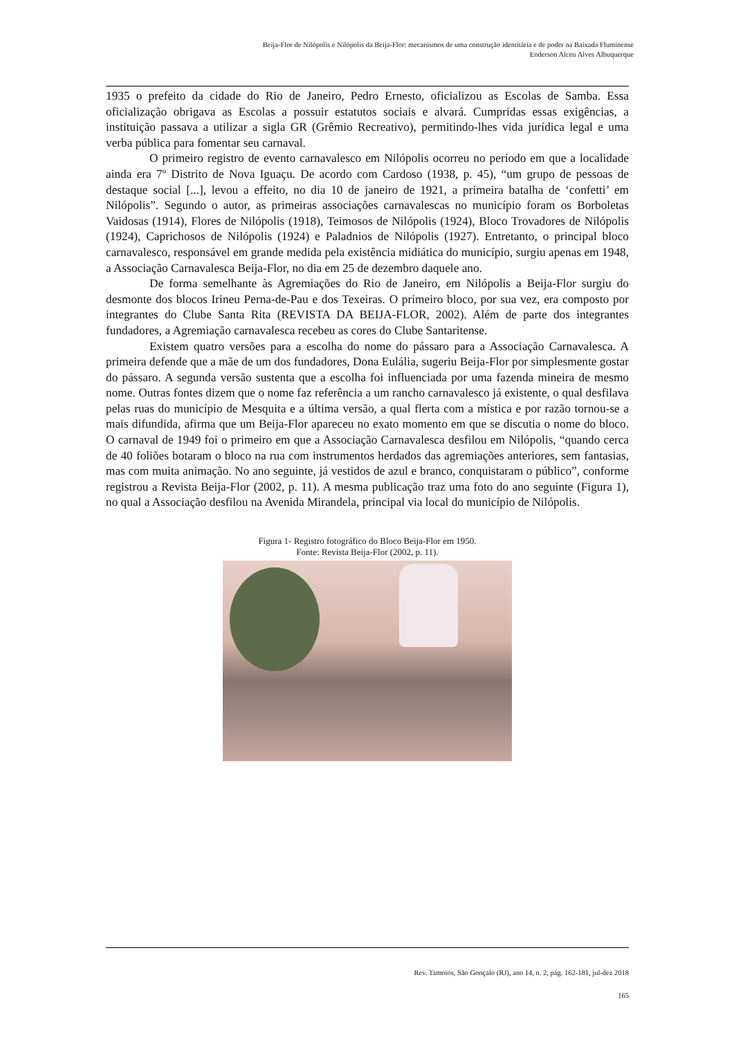Beija-Flor de Nilópolis e Nilópolis da Beija-Flor: mecanismos de uma construção identitária e de poder na Baixada Fluminense
Enderson Alceu Alves Albuquerque
1935 o prefeito da cidade do Rio de Janeiro, Pedro Ernesto, oficializou as Escolas de Samba. Essa oficialização obrigava as Escolas a possuir estatutos sociais e alvará. Cumpridas essas exigências, a instituição passava a utilizar a sigla GR (Grêmio Recreativo), permitindo-lhes vida jurídica legal e uma verba pública para fomentar seu carnaval.
O primeiro registro de evento carnavalesco em Nilópolis ocorreu no período em que a localidade ainda era 7º Distrito de Nova Iguaçu. De acordo com Cardoso (1938, p. 45), “um grupo de pessoas de destaque social [...], levou a effeito, no dia 10 de janeiro de 1921, a primeira batalha de ‘confetti’ em Nilópolis”. Segundo o autor, as primeiras associações carnavalescas no município foram os Borboletas Vaidosas (1914), Flores de Nilópolis (1918), Teimosos de Nilópolis (1924), Bloco Trovadores de Nilópolis (1924), Caprichosos de Nilópolis (1924) e Paladnios de Nilópolis (1927). Entretanto, o principal bloco carnavalesco, responsável em grande medida pela existência midiática do município, surgiu apenas em 1948, a Associação Carnavalesca Beija-Flor, no dia em 25 de dezembro daquele ano.
De forma semelhante às Agremiações do Rio de Janeiro, em Nilópolis a Beija-Flor surgiu do desmonte dos blocos Irineu Perna-de-Pau e dos Texeiras. O primeiro bloco, por sua vez, era composto por integrantes do Clube Santa Rita (REVISTA DA BEIJA-FLOR, 2002). Além de parte dos integrantes fundadores, a Agremiação carnavalesca recebeu as cores do Clube Santaritense.
Existem quatro versões para a escolha do nome do pássaro para a Associação Carnavalesca. A primeira defende que a mãe de um dos fundadores, Dona Eulália, sugeriu Beija-Flor por simplesmente gostar do pássaro. A segunda versão sustenta que a escolha foi influenciada por uma fazenda mineira de mesmo nome. Outras fontes dizem que o nome faz referência a um rancho carnavalesco já existente, o qual desfilava pelas ruas do município de Mesquita e a última versão, a qual flerta com a mística e por razão tornou-se a mais difundida, afirma que um Beija-Flor apareceu no exato momento em que se discutia o nome do bloco. O carnaval de 1949 foi o primeiro em que a Associação Carnavalesca desfilou em Nilópolis, “quando cerca de 40 foliões botaram o bloco na rua com instrumentos herdados das agremiações anteriores, sem fantasias, mas com muita animação. No ano seguinte, já vestidos de azul e branco, conquistaram o público”, conforme registrou a Revista Beija-Flor (2002, p. 11). A mesma publicação traz uma foto do ano seguinte (Figura 1), no qual a Associação desfilou na Avenida Mirandela, principal via local do município de Nilópolis.
Figura 1- Registro fotográfico do Bloco Beija-Flor em 1950.
Fonte: Revista Beija-Flor (2002, p. 11).
Rev. Tamoios, São Gonçalo (RJ), ano 14, n. 2, pág. 162-181, jul-dez 2018
165